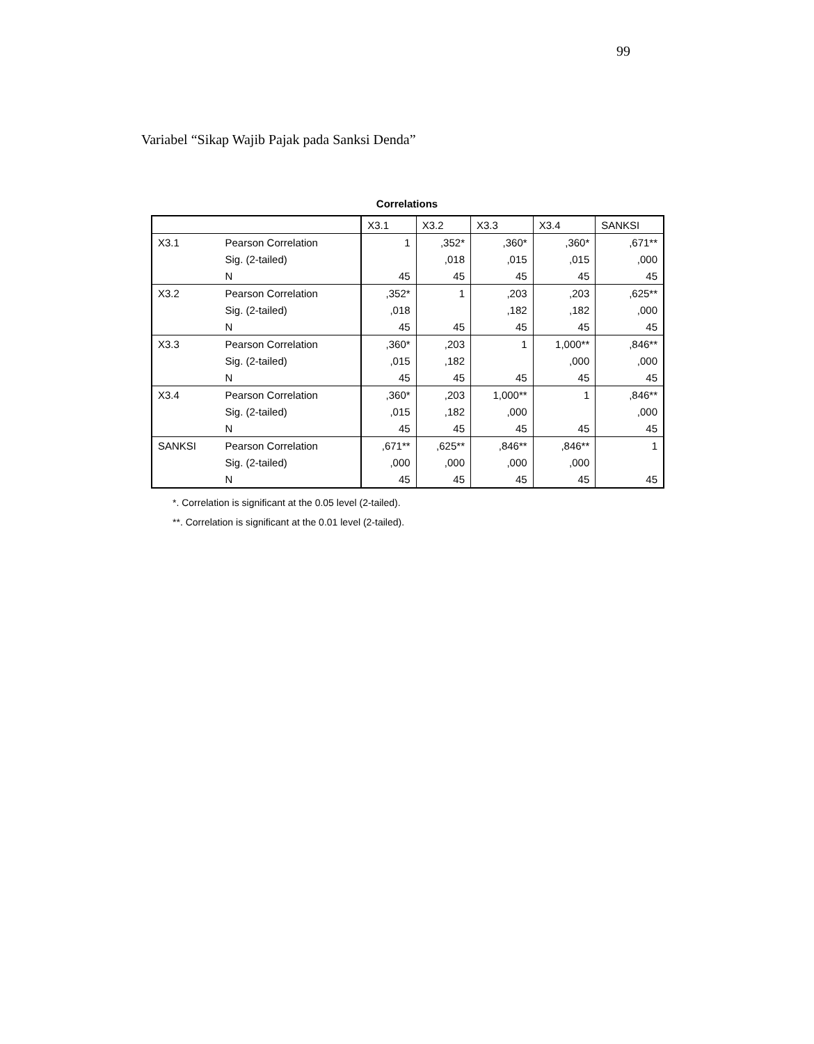99
Variabel “Sikap Wajib Pajak pada Sanksi Denda”
Correlations
| | | X3.1 | X3.2 | X3.3 | X3.4 | SANKSI |
| X3.1 | Pearson Correlation | 1 | ,352* | ,360* | ,360* | ,671** |
| | Sig. (2-tailed) | | ,018 | ,015 | ,015 | ,000 |
| | N | 45 | 45 | 45 | 45 | 45 |
| X3.2 | Pearson Correlation | ,352* | 1 | ,203 | ,203 | ,625** |
| | Sig. (2-tailed) | ,018 | | ,182 | ,182 | ,000 |
| | N | 45 | 45 | 45 | 45 | 45 |
| X3.3 | Pearson Correlation | ,360* | ,203 | 1 | 1,000** | ,846** |
| | Sig. (2-tailed) | ,015 | ,182 | | ,000 | ,000 |
| | N | 45 | 45 | 45 | 45 | 45 |
| X3.4 | Pearson Correlation | ,360* | ,203 | 1,000** | 1 | ,846** |
| | Sig. (2-tailed) | ,015 | ,182 | ,000 | | ,000 |
| | N | 45 | 45 | 45 | 45 | 45 |
| SANKSI | Pearson Correlation | ,671** | ,625** | ,846** | ,846** | 1 |
| | Sig. (2-tailed) | ,000 | ,000 | ,000 | ,000 | |
| | N | 45 | 45 | 45 | 45 | 45 |
*. Correlation is significant at the 0.05 level (2-tailed).
**. Correlation is significant at the 0.01 level (2-tailed).